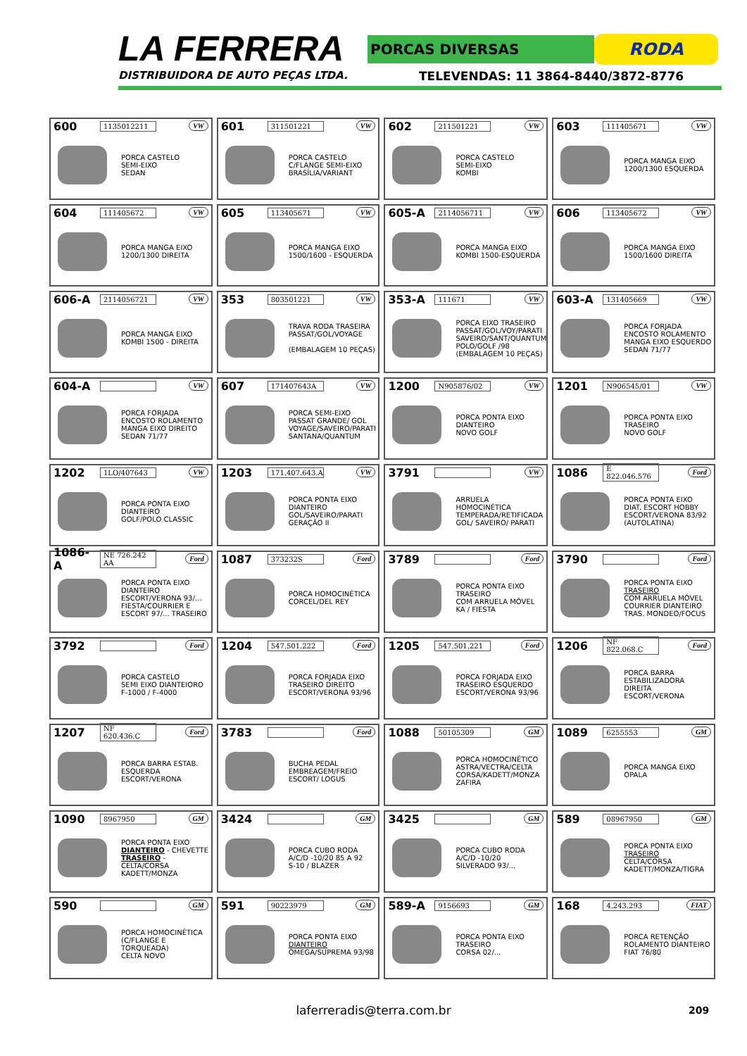LA FERRERA
DISTRIBUIDORA DE AUTO PEÇAS LTDA.
PORCAS DIVERSAS RODA
TELEVENDAS: 11 3864-8440/3872-8776
600 1135012211
VW
PORCA CASTELO
SEMI-EIXO
SEDAN
601 311501221
VW
PORCA CASTELO
C/FLANGE SEMI-EIXO
BRASÍLIA/VARIANT
602 211501221
VW
PORCA CASTELO
SEMI-EIXO
KOMBI
603 111405671
VW
PORCA MANGA EIXO
1200/1300 ESQUERDA
604 111405672
VW
PORCA MANGA EIXO
1200/1300 DIREITA
605 113405671
VW
PORCA MANGA EIXO
1500/1600 - ESQUERDA
605-A 2114056711
VW
PORCA MANGA EIXO
KOMBI 1500-ESQUERDA
606 113405672
VW
PORCA MANGA EIXO
1500/1600 DIREITA
606-A 2114056721
VW
PORCA MANGA EIXO
KOMBI 1500 - DIREITA
353 803501221
VW
TRAVA RODA TRASEIRA
PASSAT/GOL/VOYAGE
(EMBALAGEM 10 PEÇAS)
353-A 111671
VW
PORCA EIXO TRASEIRO
PASSAT/GOL/VOY/PARATI
SAVEIRO/SANT/QUANTUM
POLO/GOLF /98
(EMBALAGEM 10 PEÇAS)
603-A 131405669
VW
PORCA FORJADA
ENCOSTO ROLAMENTO
MANGA EIXO ESQUERDO
SEDAN 71/77
604-A
VW
PORCA FORJADA
ENCOSTO ROLAMENTO
MANGA EIXO DIREITO
SEDAN 71/77
607 171407643A
VW
PORCA SEMI-EIXO
PASSAT GRANDE/ GOL
VOYAGE/SAVEIRO/PARATI
SANTANA/QUANTUM
1200 N905876/02
VW
PORCA PONTA EIXO
DIANTEIRO
NOVO GOLF
1201 N906545/01
VW
PORCA PONTA EIXO
TRASEIRO
NOVO GOLF
1202 1LO/407643
VW
PORCA PONTA EIXO
DIANTEIRO
GOLF/POLO CLASSIC
1203 171.407.643.A
VW
PORCA PONTA EIXO
DIANTEIRO
GOL/SAVEIRO/PARATI
GERAÇÃO II
3791
VW
ARRUELA
HOMOCINÉTICA
TEMPERADA/RETIFICADA
GOL/ SAVEIRO/ PARATI
1086 E 822.046.576
Ford
PORCA PONTA EIXO
DIAT. ESCORT HOBBY
ESCORT/VERONA 83/92
(AUTOLATINA)
1086-A NE 726.242 AA
Ford
PORCA PONTA EIXO
DIANTEIRO
ESCORT/VERONA 93/...
FIESTA/COURRIER E
ESCORT 97/... TRASEIRO
1087 373232S
Ford
PORCA HOMOCINÉTICA
CORCEL/DEL REY
3789
Ford
PORCA PONTA EIXO
TRASEIRO
COM ARRUELA MÓVEL
KA / FIESTA
3790
Ford
PORCA PONTA EIXO
TRASEIRO
COM ARRUELA MÓVEL
COURRIER DIANTEIRO
TRAS. MONDEO/FOCUS
3792
Ford
PORCA CASTELO
SEMI EIXO DIANTEIORO
F-1000 / F-4000
1204 547.501.222
Ford
PORCA FORJADA EIXO
TRASEIRO DIREITO
ESCORT/VERONA 93/96
1205 547.501.221
Ford
PORCA FORJADA EIXO
TRASEIRO ESQUERDO
ESCORT/VERONA 93/96
1206 NF 822.068.C
Ford
PORCA BARRA
ESTABILIZADORA DIREITA
ESCORT/VERONA
1207 NF 620.436.C
Ford
PORCA BARRA ESTAB.
ESQUERDA
ESCORT/VERONA
3783
Ford
BUCHA PEDAL
EMBREAGEM/FREIO
ESCORT/ LOGUS
1088 50105309
GM
PORCA HOMOCINÉTICO
ASTRA/VECTRA/CELTA
CORSA/KADETT/MONZA
ZAFIRA
1089 6255553
GM
PORCA MANGA EIXO
OPALA
1090 8967950
GM
PORCA PONTA EIXO
DIANTEIRO - CHEVETTE
TRASEIRO - CELTA/CORSA
KADETT/MONZA
3424
GM
PORCA CUBO RODA
A/C/D -10/20 85 A 92
S-10 / BLAZER
3425
GM
PORCA CUBO RODA
A/C/D -10/20
SILVERADO 93/...
589 08967950
GM
PORCA PONTA EIXO
TRASEIRO
CELTA/CORSA
KADETT/MONZA/TIGRA
590
GM
PORCA HOMOCINÉTICA
(C/FLANGE E TORQUEADA)
CELTA NOVO
591 90223979
GM
PORCA PONTA EIXO
DIANTEIRO
OMEGA/SUPREMA 93/98
589-A 9156693
GM
PORCA PONTA EIXO
TRASEIRO
CORSA 02/...
168 4.243.293
FIAT
PORCA RETENÇÃO
ROLAMENTO DIANTEIRO
FIAT 76/80
laferreradis@terra.com.br 209